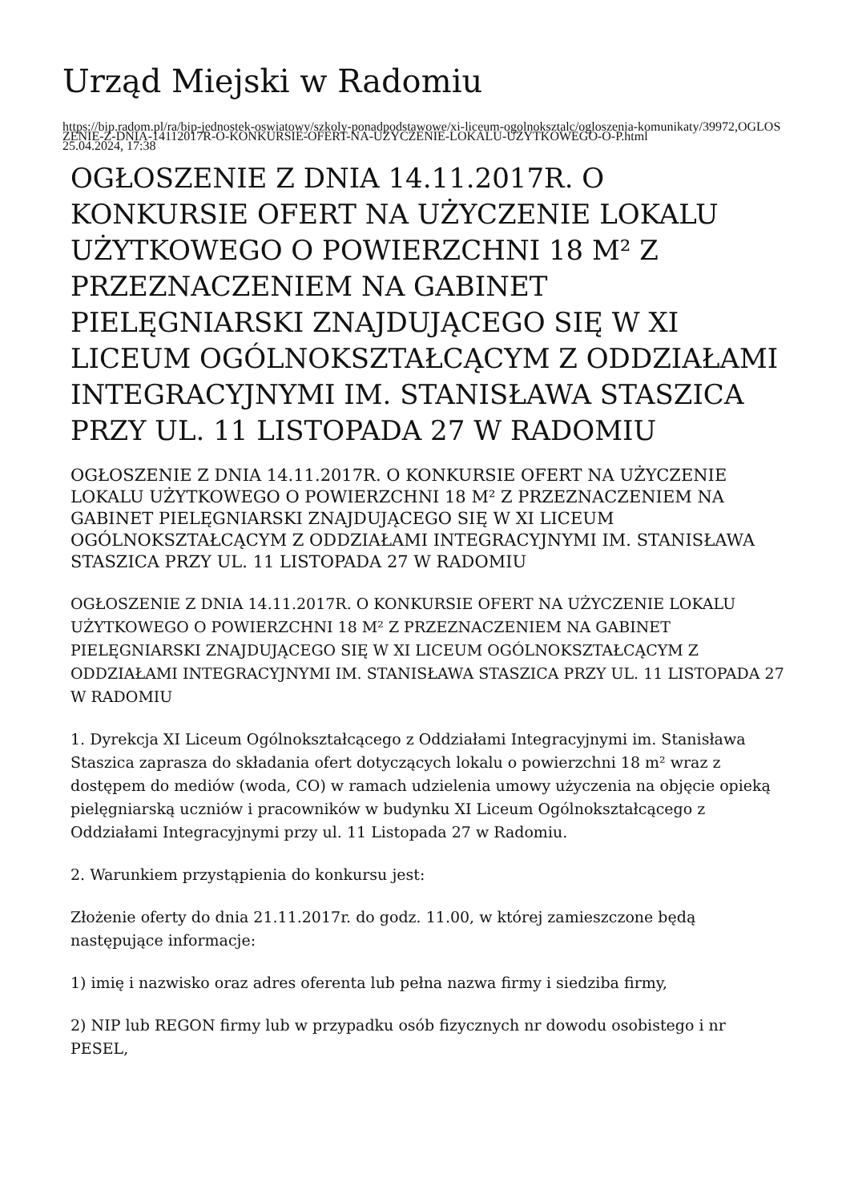Urząd Miejski w Radomiu
https://bip.radom.pl/ra/bip-jednostek-oswiatowy/szkoly-ponadpodstawowe/xi-liceum-ogolnoksztalc/ogloszenia-komunikaty/39972,OGLOSZENIE-Z-DNIA-14112017R-O-KONKURSIE-OFERT-NA-UZYCZENIE-LOKALU-UZYTKOWEGO-O-P.html
25.04.2024, 17:38
OGŁOSZENIE Z DNIA 14.11.2017R. O KONKURSIE OFERT NA UŻYCZENIE LOKALU UŻYTKOWEGO O POWIERZCHNI 18 M² Z PRZEZNACZENIEM NA GABINET PIELĘGNIARSKI ZNAJDUJĄCEGO SIĘ W XI LICEUM OGÓLNOKSZTAŁCĄCYM Z ODDZIAŁAMI INTEGRACYJNYMI IM. STANISŁAWA STASZICA PRZY UL. 11 LISTOPADA 27 W RADOMIU
OGŁOSZENIE Z DNIA 14.11.2017R. O KONKURSIE OFERT NA UŻYCZENIE LOKALU UŻYTKOWEGO O POWIERZCHNI 18 M² Z PRZEZNACZENIEM NA GABINET PIELĘGNIARSKI ZNAJDUJĄCEGO SIĘ W XI LICEUM OGÓLNOKSZTAŁCĄCYM Z ODDZIAŁAMI INTEGRACYJNYMI IM. STANISŁAWA STASZICA PRZY UL. 11 LISTOPADA 27 W RADOMIU
OGŁOSZENIE Z DNIA 14.11.2017R. O KONKURSIE OFERT NA UŻYCZENIE LOKALU UŻYTKOWEGO O POWIERZCHNI 18 M² Z PRZEZNACZENIEM NA GABINET PIELĘGNIARSKI ZNAJDUJĄCEGO SIĘ W XI LICEUM OGÓLNOKSZTAŁCĄCYM Z ODDZIAŁAMI INTEGRACYJNYMI IM. STANISŁAWA STASZICA PRZY UL. 11 LISTOPADA 27 W RADOMIU
1. Dyrekcja XI Liceum Ogólnokształcącego z Oddziałami Integracyjnymi im. Stanisława Staszica zaprasza do składania ofert dotyczących lokalu o powierzchni 18 m² wraz z dostępem do mediów (woda, CO) w ramach udzielenia umowy użyczenia na objęcie opieką pielęgniarską uczniów i pracowników w budynku XI Liceum Ogólnokształcącego z Oddziałami Integracyjnymi przy ul. 11 Listopada 27 w Radomiu.
2. Warunkiem przystąpienia do konkursu jest:
Złożenie oferty do dnia 21.11.2017r. do godz. 11.00, w której zamieszczone będą następujące informacje:
1) imię i nazwisko oraz adres oferenta lub pełna nazwa firmy i siedziba firmy,
2) NIP lub REGON firmy lub w przypadku osób fizycznych nr dowodu osobistego i nr PESEL,